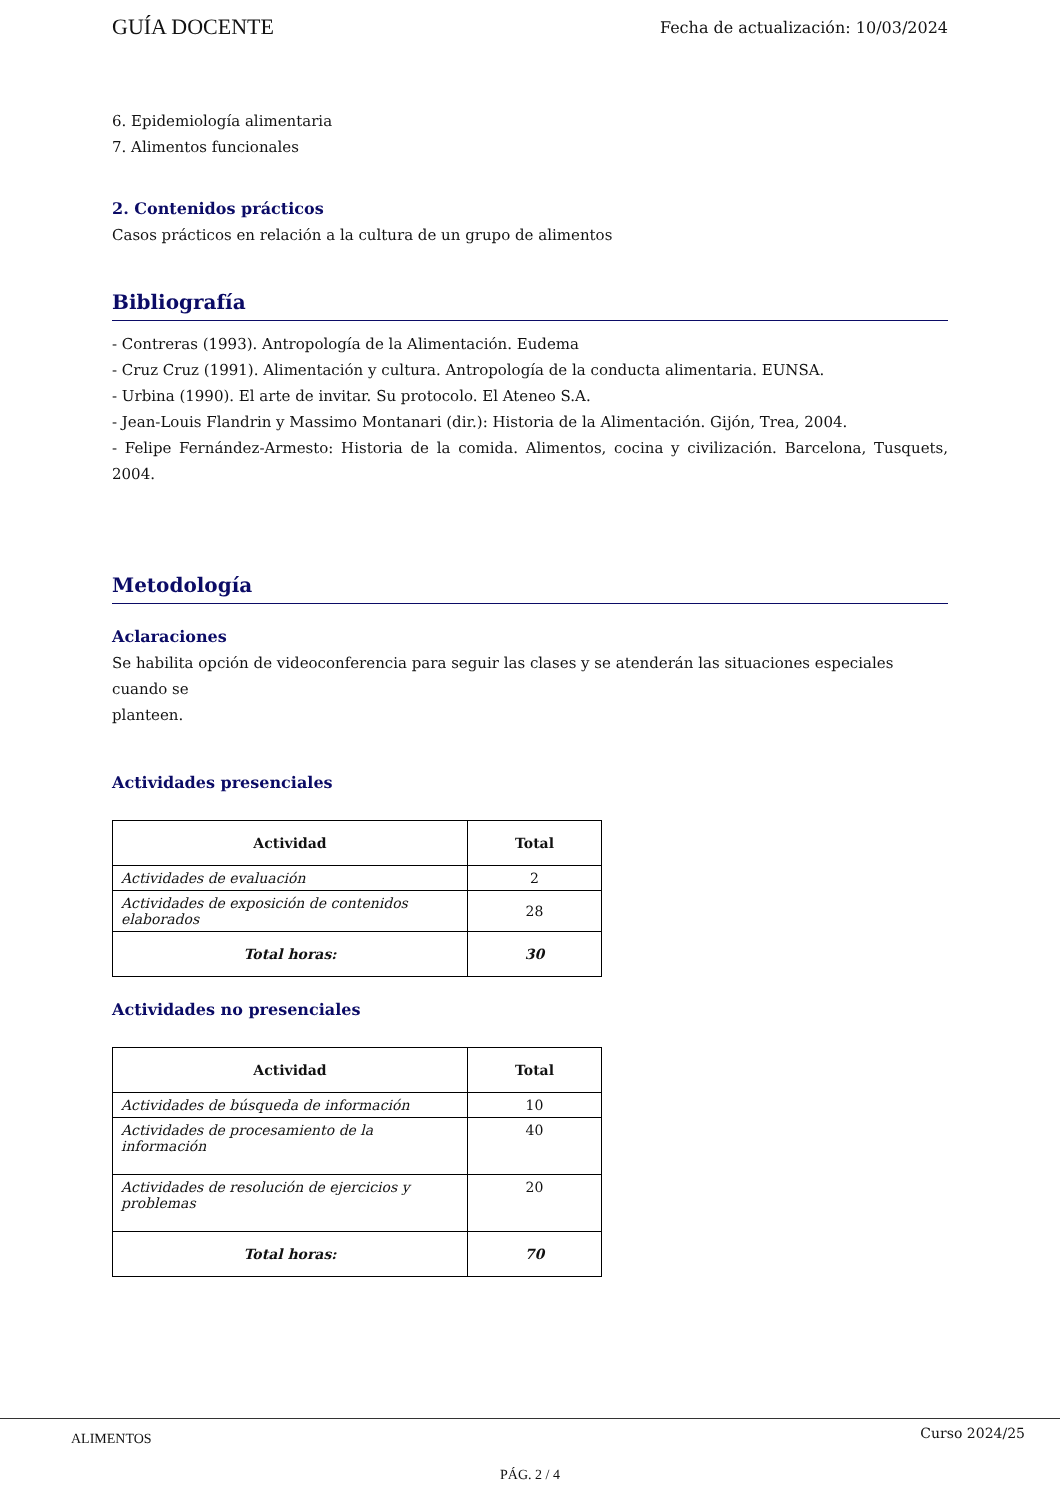GUÍA DOCENTE Fecha de actualización: 10/03/2024
6. Epidemiología alimentaria
7. Alimentos funcionales
2. Contenidos prácticos
Casos prácticos en relación a la cultura de un grupo de alimentos
Bibliografía
- Contreras (1993). Antropología de la Alimentación. Eudema
- Cruz Cruz (1991). Alimentación y cultura. Antropología de la conducta alimentaria. EUNSA.
- Urbina (1990). El arte de invitar. Su protocolo. El Ateneo S.A.
- Jean-Louis Flandrin y Massimo Montanari (dir.): Historia de la Alimentación. Gijón, Trea, 2004.
- Felipe Fernández-Armesto: Historia de la comida. Alimentos, cocina y civilización. Barcelona, Tusquets, 2004.
Metodología
Aclaraciones
Se habilita opción de videoconferencia para seguir las clases y se atenderán las situaciones especiales cuando se
planteen.
Actividades presenciales
| Actividad | Total |
| --- | --- |
| Actividades de evaluación | 2 |
| Actividades de exposición de contenidos elaborados | 28 |
| Total horas: | 30 |
Actividades no presenciales
| Actividad | Total |
| --- | --- |
| Actividades de búsqueda de información | 10 |
| Actividades de procesamiento de la información | 40 |
| Actividades de resolución de ejercicios y problemas | 20 |
| Total horas: | 70 |
ALIMENTOS Curso 2024/25
PÁG. 2 / 4